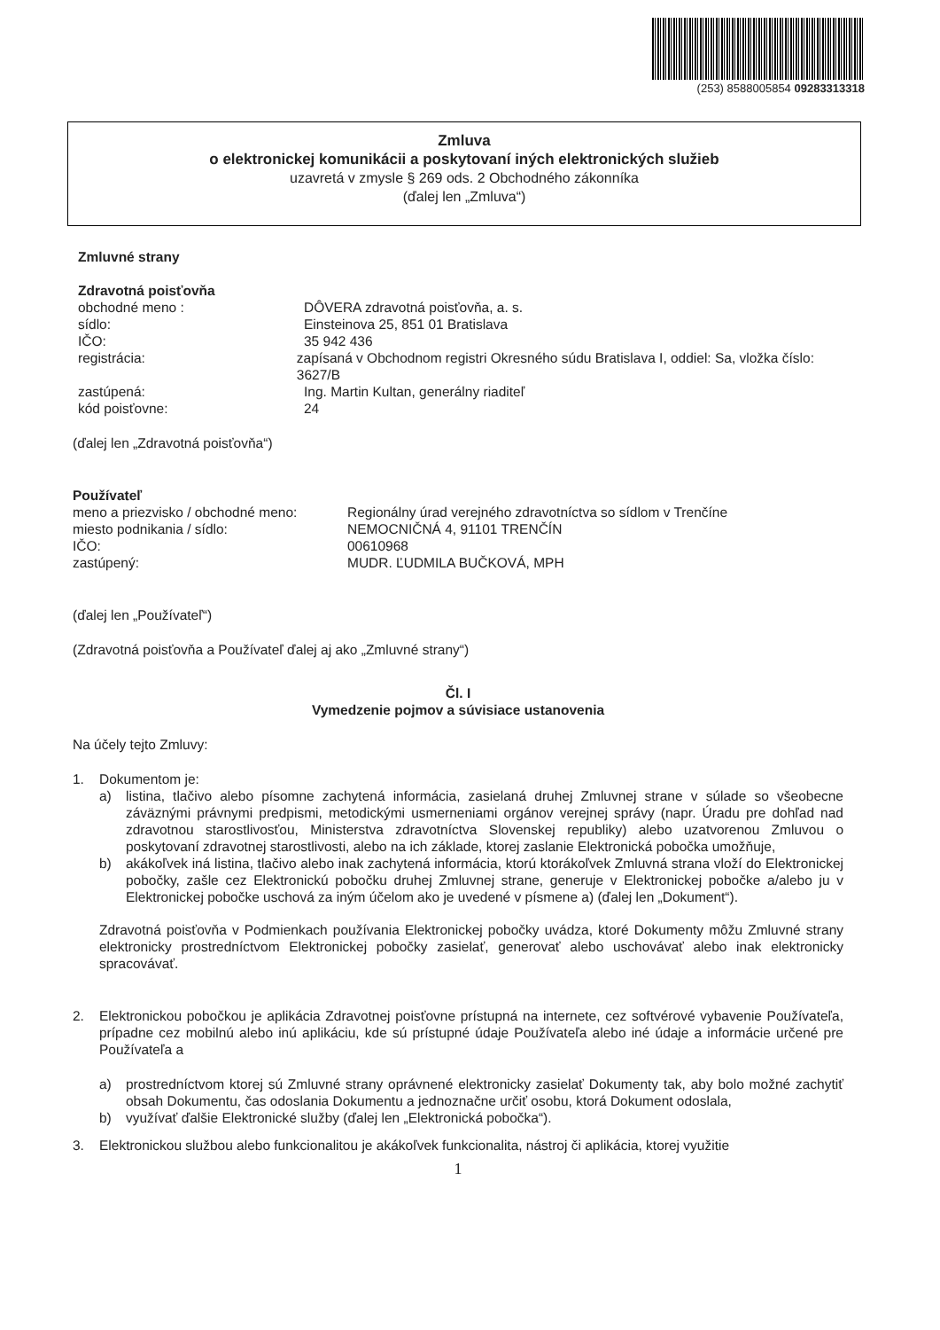(253) 8588005854 09283313318
Zmluva
o elektronickej komunikácii a poskytovaní iných elektronických služieb
uzavretá v zmysle § 269 ods. 2 Obchodného zákonníka
(ďalej len „Zmluva“)
Zmluvné strany
Zdravotná poisťovňa
obchodné meno : DÔVERA zdravotná poisťovňa, a. s.
sídlo: Einsteinova 25, 851 01 Bratislava
IČO: 35 942 436
registrácia: zapísaná v Obchodnom registri Okresného súdu Bratislava I, oddiel: Sa, vložka číslo: 3627/B
zastúpená: Ing. Martin Kultan, generálny riaditeľ
kód poisťovne: 24
(ďalej len „Zdravotná poisťovňa“)
Používateľ
meno a priezvisko / obchodné meno:
Regionálny úrad verejného zdravotníctva so sídlom v Trenčíne
miesto podnikania / sídlo: NEMOCNIČNÁ 4, 91101 TRENČÍN
IČO: 00610968
zastúpený: MUDR. ĽUDMILA BUČKOVÁ, MPH
(ďalej len „Používateľ“)
(Zdravotná poisťovňa a Používateľ ďalej aj ako „Zmluvné strany“)
Čl. I
Vymedzenie pojmov a súvisiace ustanovenia
Na účely tejto Zmluvy:
1. Dokumentom je:
a) listina, tlačivo alebo písomne zachytená informácia, zasielaná druhej Zmluvnej strane v súlade so všeobecne záväznými právnymi predpismi, metodickými usmerneniami orgánov verejnej správy (napr. Úradu pre dohľad nad zdravotnou starostlivosťou, Ministerstva zdravotníctva Slovenskej republiky) alebo uzatvorenou Zmluvou o poskytovaní zdravotnej starostlivosti, alebo na ich základe, ktorej zaslanie Elektronická pobočka umožňuje,
b) akákoľvek iná listina, tlačivo alebo inak zachytená informácia, ktorú ktorákoľvek Zmluvná strana vloží do Elektronickej pobočky, zašle cez Elektronickú pobočku druhej Zmluvnej strane, generuje v Elektronickej pobočke a/alebo ju v Elektronickej pobočke uschová za iným účelom ako je uvedené v písmene a) (ďalej len „Dokument“).
Zdravotná poisťovňa v Podmienkach používania Elektronickej pobočky uvádza, ktoré Dokumenty môžu Zmluvné strany elektronicky prostredníctvom Elektronickej pobočky zasielať, generovať alebo uschovávať alebo inak elektronicky spracovávať.
2. Elektronickou pobočkou je aplikácia Zdravotnej poisťovne prístupná na internete, cez softvérové vybavenie Používateľa, prípadne cez mobilnú alebo inú aplikáciu, kde sú prístupné údaje Používateľa alebo iné údaje a informácie určené pre Používateľa a
a) prostredníctvom ktorej sú Zmluvné strany oprávnené elektronicky zasielať Dokumenty tak, aby bolo možné zachytiť obsah Dokumentu, čas odoslania Dokumentu a jednoznačne určiť osobu, ktorá Dokument odoslala,
b) využívať ďalšie Elektronické služby (ďalej len „Elektronická pobočka“).
3. Elektronickou službou alebo funkcionalitou je akákoľvek funkcionalita, nástroj či aplikácia, ktorej využitie
1